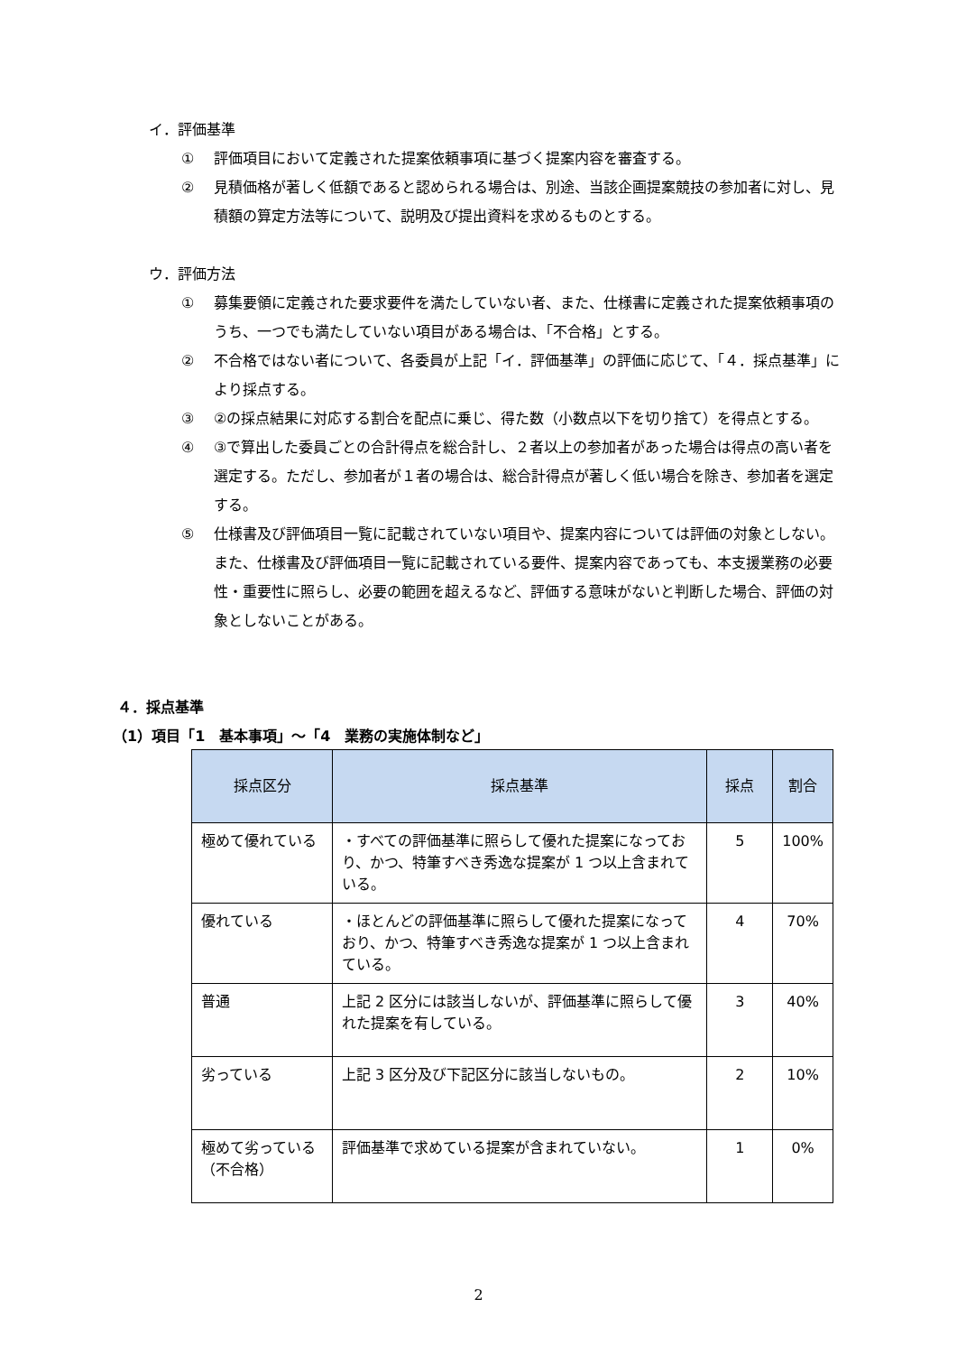イ．評価基準
① 評価項目において定義された提案依頼事項に基づく提案内容を審査する。
② 見積価格が著しく低額であると認められる場合は、別途、当該企画提案競技の参加者に対し、見積額の算定方法等について、説明及び提出資料を求めるものとする。
ウ．評価方法
① 募集要領に定義された要求要件を満たしていない者、また、仕様書に定義された提案依頼事項のうち、一つでも満たしていない項目がある場合は、「不合格」とする。
② 不合格ではない者について、各委員が上記「イ．評価基準」の評価に応じて、「４．採点基準」により採点する。
③ ②の採点結果に対応する割合を配点に乗じ、得た数（小数点以下を切り捨て）を得点とする。
④ ③で算出した委員ごとの合計得点を総合計し、２者以上の参加者があった場合は得点の高い者を選定する。ただし、参加者が１者の場合は、総合計得点が著しく低い場合を除き、参加者を選定する。
⑤ 仕様書及び評価項目一覧に記載されていない項目や、提案内容については評価の対象としない。また、仕様書及び評価項目一覧に記載されている要件、提案内容であっても、本支援業務の必要性・重要性に照らし、必要の範囲を超えるなど、評価する意味がないと判断した場合、評価の対象としないことがある。
４．採点基準
（1）項目「1　基本事項」～「4　業務の実施体制など」
| 採点区分 | 採点基準 | 採点 | 割合 |
| --- | --- | --- | --- |
| 極めて優れている | ・すべての評価基準に照らして優れた提案になっており、かつ、特筆すべき秀逸な提案が 1 つ以上含まれている。 | 5 | 100% |
| 優れている | ・ほとんどの評価基準に照らして優れた提案になっており、かつ、特筆すべき秀逸な提案が 1 つ以上含まれている。 | 4 | 70% |
| 普通 | 上記 2 区分には該当しないが、評価基準に照らして優れた提案を有している。 | 3 | 40% |
| 劣っている | 上記 3 区分及び下記区分に該当しないもの。 | 2 | 10% |
| 極めて劣っている（不合格） | 評価基準で求めている提案が含まれていない。 | 1 | 0% |
2